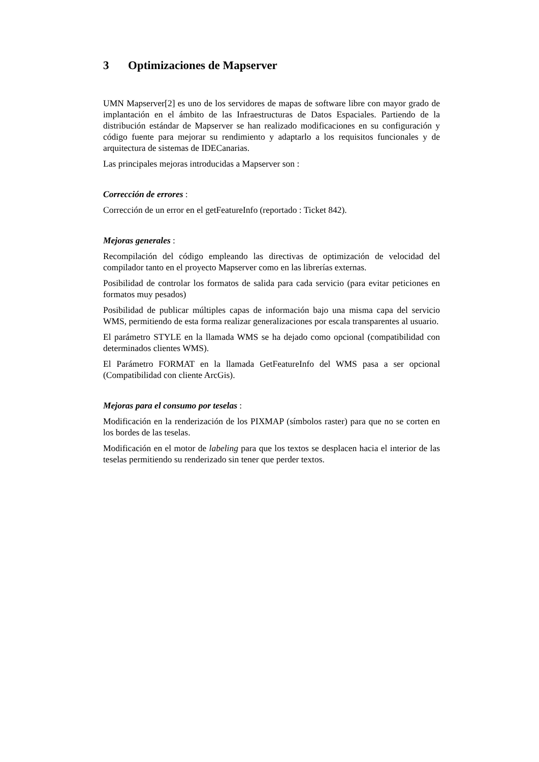3 Optimizaciones de Mapserver
UMN Mapserver[2] es uno de los servidores de mapas de software libre con mayor grado de implantación en el ámbito de las Infraestructuras de Datos Espaciales. Partiendo de la distribución estándar de Mapserver se han realizado modificaciones en su configuración y código fuente para mejorar su rendimiento y adaptarlo a los requisitos funcionales y de arquitectura de sistemas de IDECanarias.
Las principales mejoras introducidas a Mapserver son :
Corrección de errores :
Corrección de un error en el getFeatureInfo (reportado : Ticket 842).
Mejoras generales :
Recompilación del código empleando las directivas de optimización de velocidad del compilador tanto en el proyecto Mapserver como en las librerías externas.
Posibilidad de controlar los formatos de salida para cada servicio (para evitar peticiones en formatos muy pesados)
Posibilidad de publicar múltiples capas de información bajo una misma capa del servicio WMS, permitiendo de esta forma realizar generalizaciones por escala transparentes al usuario.
El parámetro STYLE en la llamada WMS se ha dejado como opcional (compatibilidad con determinados clientes WMS).
El Parámetro FORMAT en la llamada GetFeatureInfo del WMS pasa a ser opcional (Compatibilidad con cliente ArcGis).
Mejoras para el consumo por teselas :
Modificación en la renderización de los PIXMAP (símbolos raster) para que no se corten en los bordes de las teselas.
Modificación en el motor de labeling para que los textos se desplacen hacia el interior de las teselas permitiendo su renderizado sin tener que perder textos.